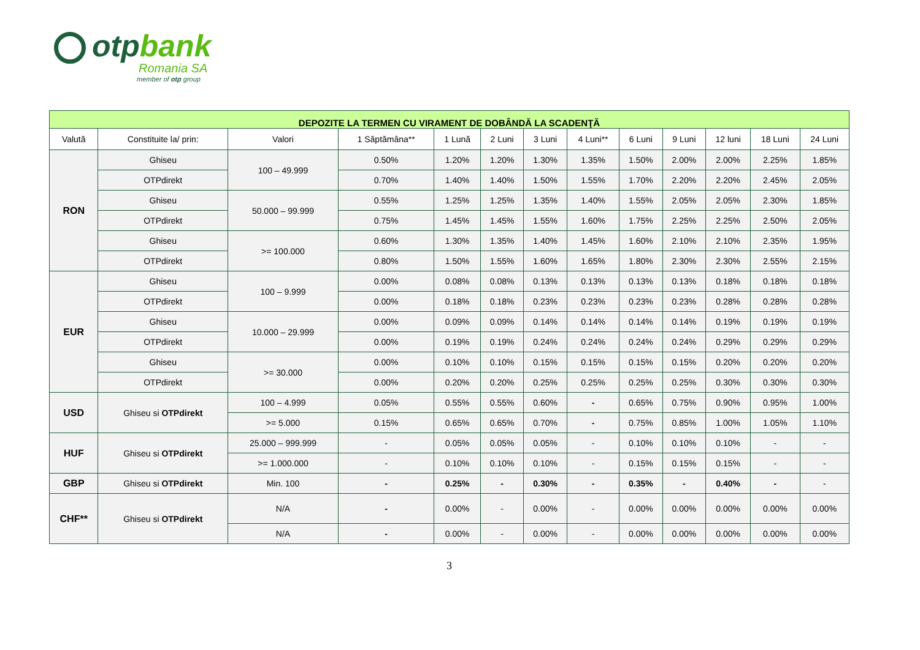otpbank
Romania SA
member of otp group
| DEPOZITE LA TERMEN CU VIRAMENT DE DOBÂNDĂ LA SCADENŢĂ | | | | | | | | | | | | |
| --- | --- | --- | --- | --- | --- | --- | --- | --- | --- | --- | --- | --- |
| Valută | Constituite la/ prin: | Valori | 1 Săptămâna** | 1 Lună | 2 Luni | 3 Luni | 4 Luni** | 6 Luni | 9 Luni | 12 luni | 18 Luni | 24 Luni |
| RON | Ghiseu | 100 – 49.999 | 0.50% | 1.20% | 1.20% | 1.30% | 1.35% | 1.50% | 2.00% | 2.00% | 2.25% | 1.85% |
| | OTPdirekt | | 0.70% | 1.40% | 1.40% | 1.50% | 1.55% | 1.70% | 2.20% | 2.20% | 2.45% | 2.05% |
| | Ghiseu | 50.000 – 99.999 | 0.55% | 1.25% | 1.25% | 1.35% | 1.40% | 1.55% | 2.05% | 2.05% | 2.30% | 1.85% |
| | OTPdirekt | | 0.75% | 1.45% | 1.45% | 1.55% | 1.60% | 1.75% | 2.25% | 2.25% | 2.50% | 2.05% |
| | Ghiseu | >= 100.000 | 0.60% | 1.30% | 1.35% | 1.40% | 1.45% | 1.60% | 2.10% | 2.10% | 2.35% | 1.95% |
| | OTPdirekt | | 0.80% | 1.50% | 1.55% | 1.60% | 1.65% | 1.80% | 2.30% | 2.30% | 2.55% | 2.15% |
| EUR | Ghiseu | 100 – 9.999 | 0.00% | 0.08% | 0.08% | 0.13% | 0.13% | 0.13% | 0.13% | 0.18% | 0.18% | 0.18% |
| | OTPdirekt | | 0.00% | 0.18% | 0.18% | 0.23% | 0.23% | 0.23% | 0.23% | 0.28% | 0.28% | 0.28% |
| | Ghiseu | 10.000 – 29.999 | 0.00% | 0.09% | 0.09% | 0.14% | 0.14% | 0.14% | 0.14% | 0.19% | 0.19% | 0.19% |
| | OTPdirekt | | 0.00% | 0.19% | 0.19% | 0.24% | 0.24% | 0.24% | 0.24% | 0.29% | 0.29% | 0.29% |
| | Ghiseu | >= 30.000 | 0.00% | 0.10% | 0.10% | 0.15% | 0.15% | 0.15% | 0.15% | 0.20% | 0.20% | 0.20% |
| | OTPdirekt | | 0.00% | 0.20% | 0.20% | 0.25% | 0.25% | 0.25% | 0.25% | 0.30% | 0.30% | 0.30% |
| USD | Ghiseu si OTPdirekt | 100 – 4.999 | 0.05% | 0.55% | 0.55% | 0.60% | - | 0.65% | 0.75% | 0.90% | 0.95% | 1.00% |
| | | >= 5.000 | 0.15% | 0.65% | 0.65% | 0.70% | - | 0.75% | 0.85% | 1.00% | 1.05% | 1.10% |
| HUF | Ghiseu si OTPdirekt | 25.000 – 999.999 | - | 0.05% | 0.05% | 0.05% | - | 0.10% | 0.10% | 0.10% | - | - |
| | | >= 1.000.000 | - | 0.10% | 0.10% | 0.10% | - | 0.15% | 0.15% | 0.15% | - | - |
| GBP | Ghiseu si OTPdirekt | Min. 100 | - | 0.25% | - | 0.30% | - | 0.35% | - | 0.40% | - | - |
| CHF** | Ghiseu si OTPdirekt | N/A | - | 0.00% | - | 0.00% | - | 0.00% | 0.00% | 0.00% | 0.00% | 0.00% |
| | | N/A | - | 0.00% | - | 0.00% | - | 0.00% | 0.00% | 0.00% | 0.00% | 0.00% |
3